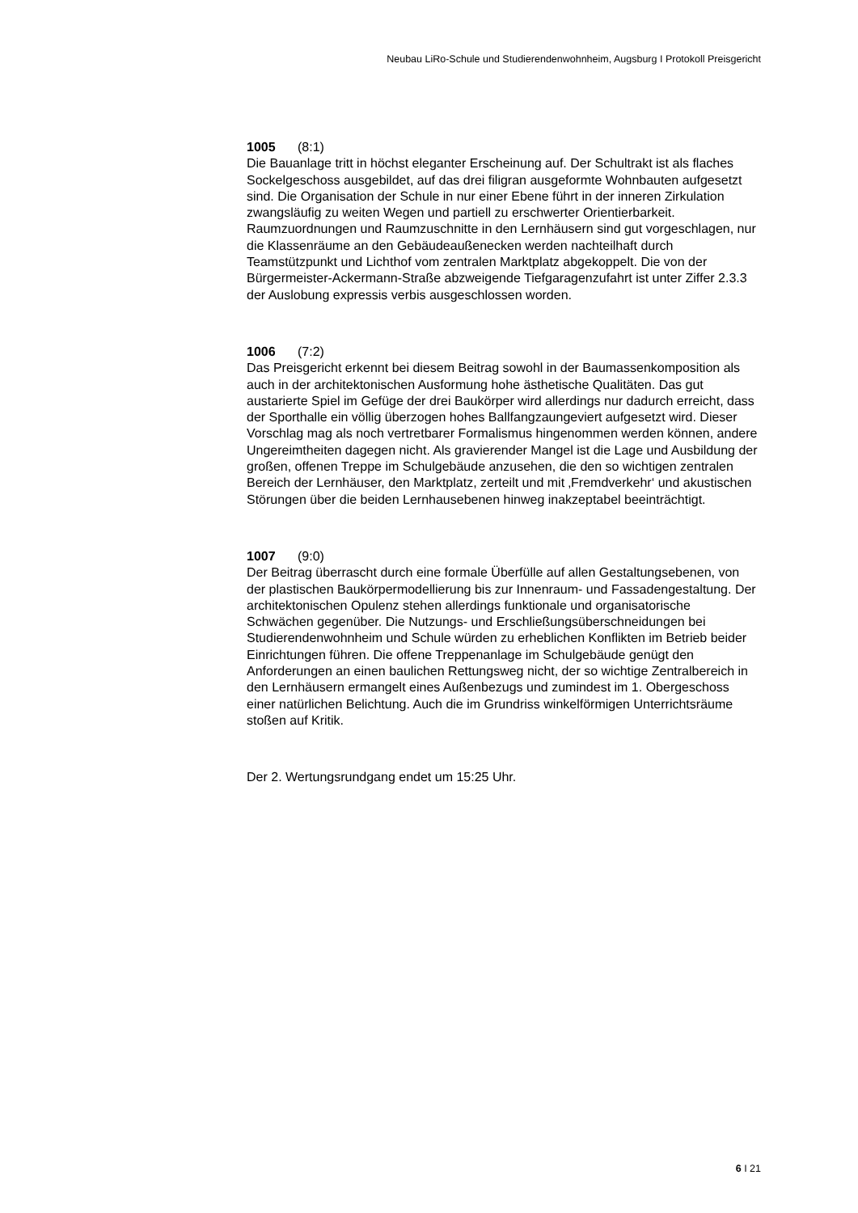Neubau LiRo-Schule und Studierendenwohnheim, Augsburg I Protokoll Preisgericht
1005 (8:1)
Die Bauanlage tritt in höchst eleganter Erscheinung auf. Der Schultrakt ist als flaches Sockelgeschoss ausgebildet, auf das drei filigran ausgeformte Wohnbauten aufgesetzt sind. Die Organisation der Schule in nur einer Ebene führt in der inneren Zirkulation zwangsläufig zu weiten Wegen und partiell zu erschwerter Orientierbarkeit. Raumzuordnungen und Raumzuschnitte in den Lernhäusern sind gut vorgeschlagen, nur die Klassenräume an den Gebäudeaußenecken werden nachteilhaft durch Teamstützpunkt und Lichthof vom zentralen Marktplatz abgekoppelt. Die von der Bürgermeister-Ackermann-Straße abzweigende Tiefgaragenzufahrt ist unter Ziffer 2.3.3 der Auslobung expressis verbis ausgeschlossen worden.
1006 (7:2)
Das Preisgericht erkennt bei diesem Beitrag sowohl in der Baumassenkomposition als auch in der architektonischen Ausformung hohe ästhetische Qualitäten. Das gut austarierte Spiel im Gefüge der drei Baukörper wird allerdings nur dadurch erreicht, dass der Sporthalle ein völlig überzogen hohes Ballfangzaungeviert aufgesetzt wird. Dieser Vorschlag mag als noch vertretbarer Formalismus hingenommen werden können, andere Ungereimtheiten dagegen nicht. Als gravierender Mangel ist die Lage und Ausbildung der großen, offenen Treppe im Schulgebäude anzusehen, die den so wichtigen zentralen Bereich der Lernhäuser, den Marktplatz, zerteilt und mit ‚Fremdverkehr‘ und akustischen Störungen über die beiden Lernhausebenen hinweg inakzeptabel beeinträchtigt.
1007 (9:0)
Der Beitrag überrascht durch eine formale Überfülle auf allen Gestaltungsebenen, von der plastischen Baukörpermodellierung bis zur Innenraum- und Fassadengestaltung. Der architektonischen Opulenz stehen allerdings funktionale und organisatorische Schwächen gegenüber. Die Nutzungs- und Erschließungsüberschneidungen bei Studierendenwohnheim und Schule würden zu erheblichen Konflikten im Betrieb beider Einrichtungen führen. Die offene Treppenanlage im Schulgebäude genügt den Anforderungen an einen baulichen Rettungsweg nicht, der so wichtige Zentralbereich in den Lernhäusern ermangelt eines Außenbezugs und zumindest im 1. Obergeschoss einer natürlichen Belichtung. Auch die im Grundriss winkelförmigen Unterrichtsräume stoßen auf Kritik.
Der 2. Wertungsrundgang endet um 15:25 Uhr.
6 I 21